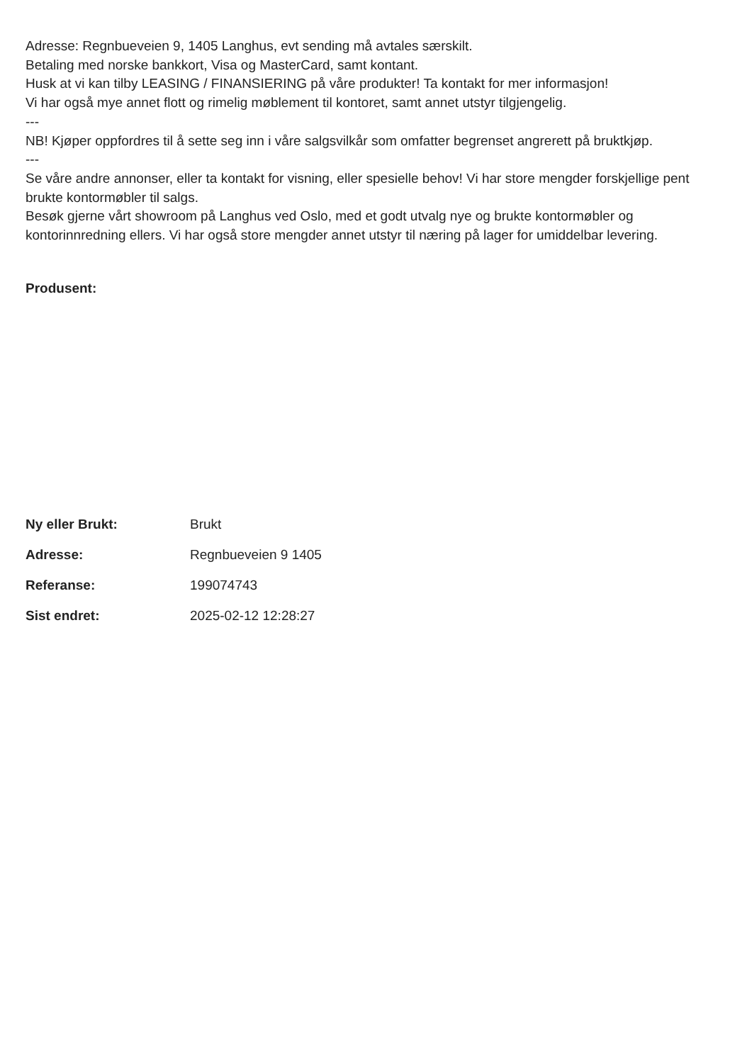Adresse: Regnbueveien 9, 1405 Langhus, evt sending må avtales særskilt.
Betaling med norske bankkort, Visa og MasterCard, samt kontant.
Husk at vi kan tilby LEASING / FINANSIERING på våre produkter! Ta kontakt for mer informasjon!
Vi har også mye annet flott og rimelig møblement til kontoret, samt annet utstyr tilgjengelig.
---
NB! Kjøper oppfordres til å sette seg inn i våre salgsvilkår som omfatter begrenset angrerett på bruktkjøp.
---
Se våre andre annonser, eller ta kontakt for visning, eller spesielle behov! Vi har store mengder forskjellige pent brukte kontormøbler til salgs.
Besøk gjerne vårt showroom på Langhus ved Oslo, med et godt utvalg nye og brukte kontormøbler og kontorinnredning ellers. Vi har også store mengder annet utstyr til næring på lager for umiddelbar levering.
Produsent:
| Ny eller Brukt: | Brukt |
| Adresse: | Regnbueveien 9 1405 |
| Referanse: | 199074743 |
| Sist endret: | 2025-02-12 12:28:27 |